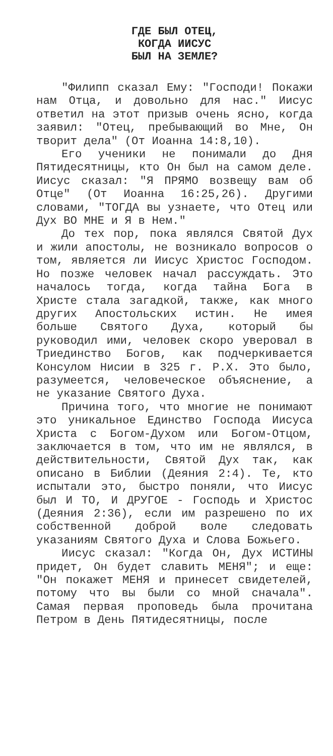ГДЕ БЫЛ ОТЕЦ,
КОГДА ИИСУС
БЫЛ НА ЗЕМЛЕ?
"Филипп сказал Ему: "Господи! Покажи нам Отца, и довольно для нас." Иисус ответил на этот призыв очень ясно, когда заявил: "Отец, пребывающий во Мне, Он творит дела" (От Иоанна 14:8,10).
Его ученики не понимали до Дня Пятидесятницы, кто Он был на самом деле. Иисус сказал: "Я ПРЯМО возвещу вам об Отце" (От Иоанна 16:25,26). Другими словами, "ТОГДА вы узнаете, что Отец или Дух ВО МНЕ и Я в Нем."
До тех пор, пока являлся Святой Дух и жили апостолы, не возникало вопросов о том, является ли Иисус Христос Господом. Но позже человек начал рассуждать. Это началось тогда, когда тайна Бога в Христе стала загадкой, также, как много других Апостольских истин. Не имея больше Святого Духа, который бы руководил ими, человек скоро уверовал в Триединство Богов, как подчеркивается Консулом Нисии в 325 г. Р.Х. Это было, разумеется, человеческое объяснение, а не указание Святого Духа.
Причина того, что многие не понимают это уникальное Единство Господа Иисуса Христа с Богом-Духом или Богом-Отцом, заключается в том, что им не являлся, в действительности, Святой Дух так, как описано в Библии (Деяния 2:4). Те, кто испытали это, быстро поняли, что Иисус был И ТО, И ДРУГОЕ - Господь и Христос (Деяния 2:36), если им разрешено по их собственной доброй воле следовать указаниям Святого Духа и Слова Божьего.
Иисус сказал: "Когда Он, Дух ИСТИНЫ придет, Он будет славить МЕНЯ"; и еще: "Он покажет МЕНЯ и принесет свидетелей, потому что вы были со мной сначала". Самая первая проповедь была прочитана Петром в День Пятидесятницы, после